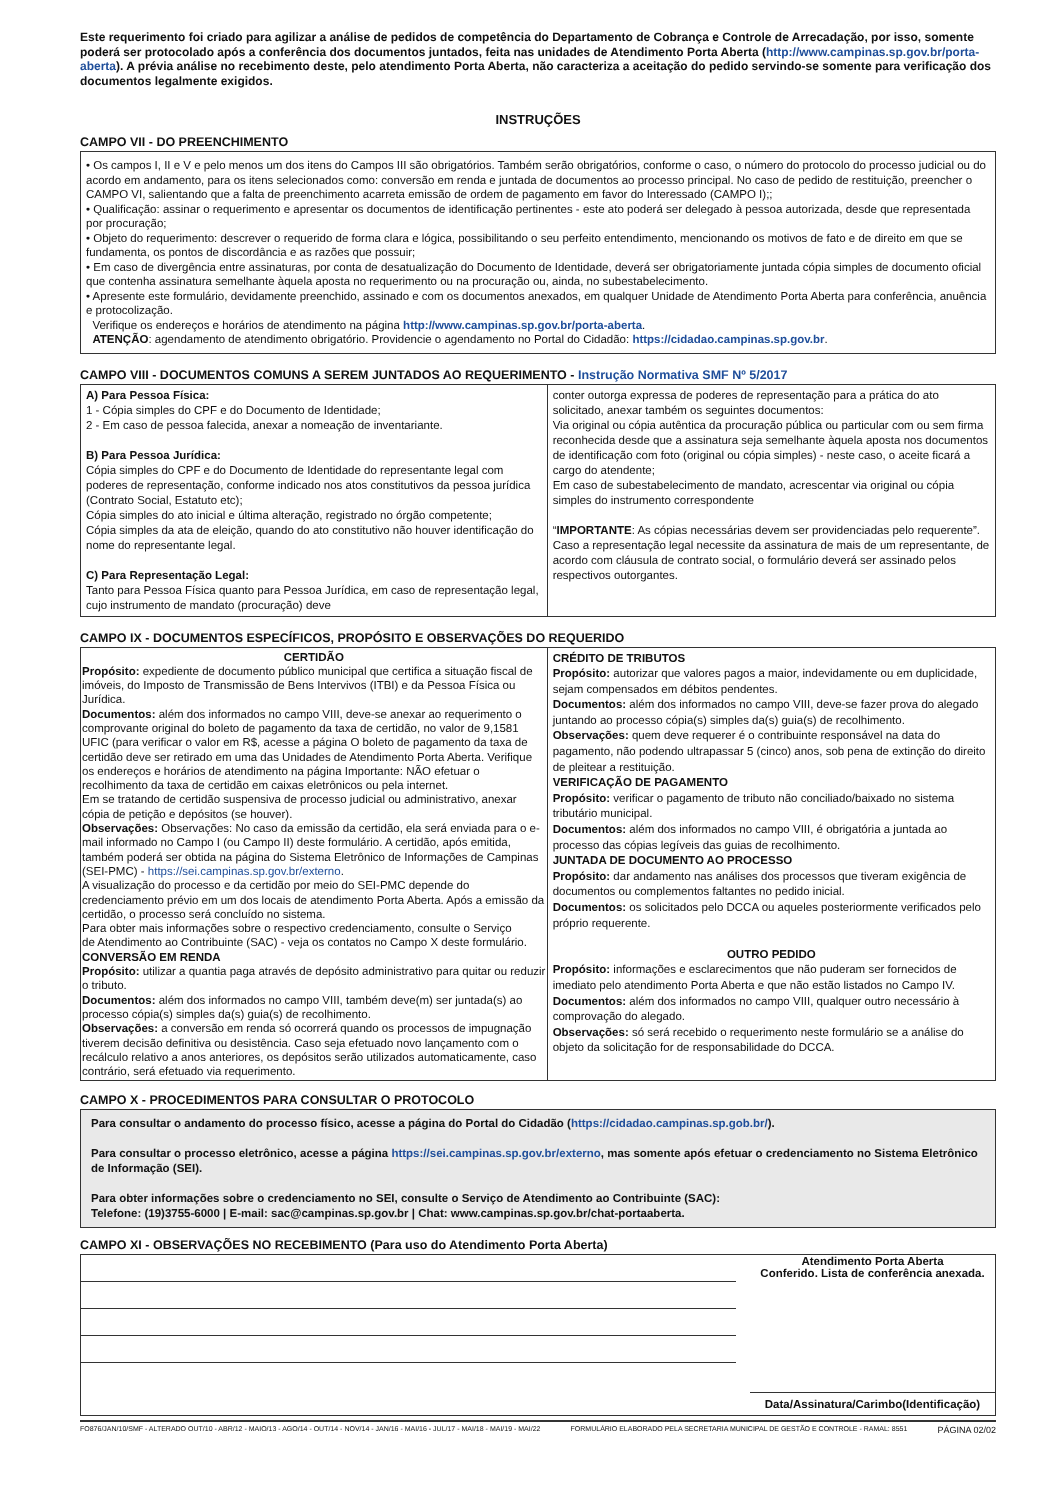Este requerimento foi criado para agilizar a análise de pedidos de competência do Departamento de Cobrança e Controle de Arrecadação, por isso, somente poderá ser protocolado após a conferência dos documentos juntados, feita nas unidades de Atendimento Porta Aberta (http://www.campinas.sp.gov.br/porta-aberta). A prévia análise no recebimento deste, pelo atendimento Porta Aberta, não caracteriza a aceitação do pedido servindo-se somente para verificação dos documentos legalmente exigidos.
INSTRUÇÕES
CAMPO VII - DO PREENCHIMENTO
• Os campos I, II e V e pelo menos um dos itens do Campos III são obrigatórios. Também serão obrigatórios, conforme o caso, o número do protocolo do processo judicial ou do acordo em andamento, para os itens selecionados como: conversão em renda e juntada de documentos ao processo principal. No caso de pedido de restituição, preencher o CAMPO VI, salientando que a falta de preenchimento acarreta emissão de ordem de pagamento em favor do Interessado (CAMPO I);;
• Qualificação: assinar o requerimento e apresentar os documentos de identificação pertinentes - este ato poderá ser delegado à pessoa autorizada, desde que representada por procuração;
• Objeto do requerimento: descrever o requerido de forma clara e lógica, possibilitando o seu perfeito entendimento, mencionando os motivos de fato e de direito em que se fundamenta, os pontos de discordância e as razões que possuir;
• Em caso de divergência entre assinaturas, por conta de desatualização do Documento de Identidade, deverá ser obrigatoriamente juntada cópia simples de documento oficial que contenha assinatura semelhante àquela aposta no requerimento ou na procuração ou, ainda, no subestabelecimento.
• Apresente este formulário, devidamente preenchido, assinado e com os documentos anexados, em qualquer Unidade de Atendimento Porta Aberta para conferência, anuência e protocolização.
Verifique os endereços e horários de atendimento na página http://www.campinas.sp.gov.br/porta-aberta.
ATENÇÃO: agendamento de atendimento obrigatório. Providencie o agendamento no Portal do Cidadão: https://cidadao.campinas.sp.gov.br.
CAMPO VIII - DOCUMENTOS COMUNS A SEREM JUNTADOS AO REQUERIMENTO - Instrução Normativa SMF Nº 5/2017
| A) Para Pessoa Física: 1 - Cópia simples do CPF e do Documento de Identidade; 2 - Em caso de pessoa falecida, anexar a nomeação de inventariante. B) Para Pessoa Jurídica: Cópia simples do CPF e do Documento de Identidade do representante legal com poderes de representação, conforme indicado nos atos constitutivos da pessoa jurídica (Contrato Social, Estatuto etc); Cópia simples do ato inicial e última alteração, registrado no órgão competente; Cópia simples da ata de eleição, quando do ato constitutivo não houver identificação do nome do representante legal. C) Para Representação Legal: Tanto para Pessoa Física quanto para Pessoa Jurídica, em caso de representação legal, cujo instrumento de mandato (procuração) deve | conter outorga expressa de poderes de representação para a prática do ato solicitado, anexar também os seguintes documentos: Via original ou cópia autêntica da procuração pública ou particular com ou sem firma reconhecida desde que a assinatura seja semelhante àquela aposta nos documentos de identificação com foto (original ou cópia simples) - neste caso, o aceite ficará a cargo do atendente; Em caso de subestabelecimento de mandato, acrescentar via original ou cópia simples do instrumento correspondente “ IMPORTANTE : As cópias necessárias devem ser providenciadas pelo requerente”. Caso a representação legal necessite da assinatura de mais de um representante, de acordo com cláusula de contrato social, o formulário deverá ser assinado pelos respectivos outorgantes. |
CAMPO IX - DOCUMENTOS ESPECÍFICOS, PROPÓSITO E OBSERVAÇÕES DO REQUERIDO
| CERTIDÃO Propósito: expediente de documento público municipal que certifica a situação fiscal de imóveis, do Imposto de Transmissão de Bens Intervivos (ITBI) e da Pessoa Física ou Jurídica. Documentos: além dos informados no campo VIII, deve-se anexar ao requerimento o comprovante original do boleto de pagamento da taxa de certidão, no valor de 9,1581 UFIC (para verificar o valor em R$, acesse a página O boleto de pagamento da taxa de certidão deve ser retirado em uma das Unidades de Atendimento Porta Aberta. Verifique os endereços e horários de atendimento na página Importante: NÃO efetuar o recolhimento da taxa de certidão em caixas eletrônicos ou pela internet. Em se tratando de certidão suspensiva de processo judicial ou administrativo, anexar cópia de petição e depósitos (se houver). Observações: Observações: No caso da emissão da certidão, ela será enviada para o e-mail informado no Campo I (ou Campo II) deste formulário. A certidão, após emitida, também poderá ser obtida na página do Sistema Eletrônico de Informações de Campinas (SEI-PMC) - https://sei.campinas.sp.gov.br/externo . A visualização do processo e da certidão por meio do SEI-PMC depende do credenciamento prévio em um dos locais de atendimento Porta Aberta. Após a emissão da certidão, o processo será concluído no sistema. Para obter mais informações sobre o respectivo credenciamento, consulte o Serviço de Atendimento ao Contribuinte (SAC) - veja os contatos no Campo X deste formulário. CONVERSÃO EM RENDA Propósito: utilizar a quantia paga através de depósito administrativo para quitar ou reduzir o tributo. Documentos: além dos informados no campo VIII, também deve(m) ser juntada(s) ao processo cópia(s) simples da(s) guia(s) de recolhimento. Observações: a conversão em renda só ocorrerá quando os processos de impugnação tiverem decisão definitiva ou desistência. Caso seja efetuado novo lançamento com o recálculo relativo a anos anteriores, os depósitos serão utilizados automaticamente, caso contrário, será efetuado via requerimento. | CRÉDITO DE TRIBUTOS Propósito: autorizar que valores pagos a maior, indevidamente ou em duplicidade, sejam compensados em débitos pendentes. Documentos: além dos informados no campo VIII, deve-se fazer prova do alegado juntando ao processo cópia(s) simples da(s) guia(s) de recolhimento. Observações: quem deve requerer é o contribuinte responsável na data do pagamento, não podendo ultrapassar 5 (cinco) anos, sob pena de extinção do direito de pleitear a restituição. VERIFICAÇÃO DE PAGAMENTO Propósito: verificar o pagamento de tributo não conciliado/baixado no sistema tributário municipal. Documentos: além dos informados no campo VIII, é obrigatória a juntada ao processo das cópias legíveis das guias de recolhimento. JUNTADA DE DOCUMENTO AO PROCESSO Propósito: dar andamento nas análises dos processos que tiveram exigência de documentos ou complementos faltantes no pedido inicial. Documentos: os solicitados pelo DCCA ou aqueles posteriormente verificados pelo próprio requerente. OUTRO PEDIDO Propósito: informações e esclarecimentos que não puderam ser fornecidos de imediato pelo atendimento Porta Aberta e que não estão listados no Campo IV. Documentos: além dos informados no campo VIII, qualquer outro necessário à comprovação do alegado. Observações: só será recebido o requerimento neste formulário se a análise do objeto da solicitação for de responsabilidade do DCCA. |
CAMPO X - PROCEDIMENTOS PARA CONSULTAR O PROTOCOLO
Para consultar o andamento do processo físico, acesse a página do Portal do Cidadão (https://cidadao.campinas.sp.gob.br/).
Para consultar o processo eletrônico, acesse a página https://sei.campinas.sp.gov.br/externo, mas somente após efetuar o credenciamento no Sistema Eletrônico de Informação (SEI).
Para obter informações sobre o credenciamento no SEI, consulte o Serviço de Atendimento ao Contribuinte (SAC):
Telefone: (19)3755-6000 | E-mail: sac@campinas.sp.gov.br | Chat: www.campinas.sp.gov.br/chat-portaaberta.
CAMPO XI - OBSERVAÇÕES NO RECEBIMENTO (Para uso do Atendimento Porta Aberta)
Atendimento Porta Aberta
Conferido. Lista de conferência anexada.
Data/Assinatura/Carimbo(Identificação)
FO876/JAN/10/SMF - ALTERADO OUT/10 - ABR/12 - MAIO/13 - AGO/14 - OUT/14 - NOV/14 - JAN/16 - MAI/16 - JUL/17 - MAI/18 - MAI/19 - MAI/22 FORMULÁRIO ELABORADO PELA SECRETARIA MUNICIPAL DE GESTÃO E CONTROLE - RAMAL: 8551 PÁGINA 02/02